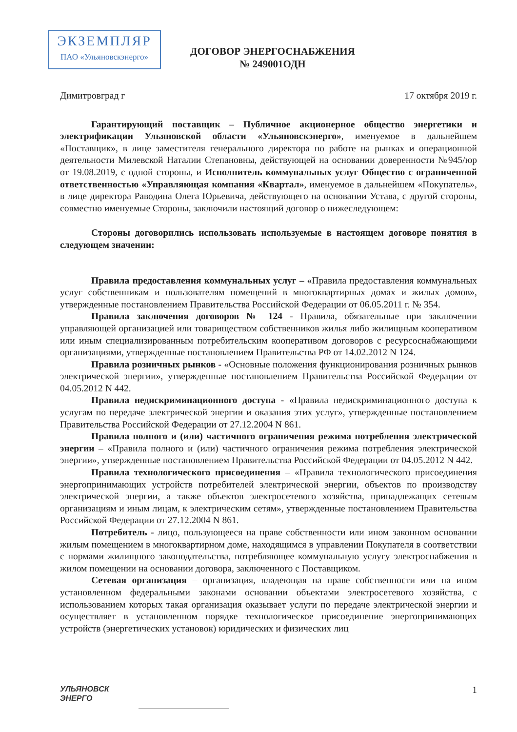ЭКЗЕМПЛЯР
ПАО «Ульяновскэнерго»
ДОГОВОР ЭНЕРГОСНАБЖЕНИЯ
№ 249001ОДН
Димитровград г 17 октября 2019 г.
Гарантирующий поставщик – Публичное акционерное общество энергетики и электрификации Ульяновской области «Ульяновскэнерго», именуемое в дальнейшем «Поставщик», в лице заместителя генерального директора по работе на рынках и операционной деятельности Милевской Наталии Степановны, действующей на основании доверенности №945/юр от 19.08.2019, с одной стороны, и Исполнитель коммунальных услуг Общество с ограниченной ответственностью «Управляющая компания «Квартал», именуемое в дальнейшем «Покупатель», в лице директора Раводина Олега Юрьевича, действующего на основании Устава, с другой стороны, совместно именуемые Стороны, заключили настоящий договор о нижеследующем:
Стороны договорились использовать используемые в настоящем договоре понятия в следующем значении:
Правила предоставления коммунальных услуг – «Правила предоставления коммунальных услуг собственникам и пользователям помещений в многоквартирных домах и жилых домов», утвержденные постановлением Правительства Российской Федерации от 06.05.2011 г. № 354.
Правила заключения договоров № 124 - Правила, обязательные при заключении управляющей организацией или товариществом собственников жилья либо жилищным кооперативом или иным специализированным потребительским кооперативом договоров с ресурсоснабжающими организациями, утвержденные постановлением Правительства РФ от 14.02.2012 N 124.
Правила розничных рынков - «Основные положения функционирования розничных рынков электрической энергии», утвержденные постановлением Правительства Российской Федерации от 04.05.2012 N 442.
Правила недискриминационного доступа - «Правила недискриминационного доступа к услугам по передаче электрической энергии и оказания этих услуг», утвержденные постановлением Правительства Российской Федерации от 27.12.2004 N 861.
Правила полного и (или) частичного ограничения режима потребления электрической энергии – «Правила полного и (или) частичного ограничения режима потребления электрической энергии», утвержденные постановлением Правительства Российской Федерации от 04.05.2012 N 442.
Правила технологического присоединения – «Правила технологического присоединения энергопринимающих устройств потребителей электрической энергии, объектов по производству электрической энергии, а также объектов электросетевого хозяйства, принадлежащих сетевым организациям и иным лицам, к электрическим сетям», утвержденные постановлением Правительства Российской Федерации от 27.12.2004 N 861.
Потребитель - лицо, пользующееся на праве собственности или ином законном основании жилым помещением в многоквартирном доме, находящимся в управлении Покупателя в соответствии с нормами жилищного законодательства, потребляющее коммунальную услугу электроснабжения в жилом помещении на основании договора, заключенного с Поставщиком.
Сетевая организация – организация, владеющая на праве собственности или на ином установленном федеральными законами основании объектами электросетевого хозяйства, с использованием которых такая организация оказывает услуги по передаче электрической энергии и осуществляет в установленном порядке технологическое присоединение энергопринимающих устройств (энергетических установок) юридических и физических лиц
УЛЬЯНОВСК
ЭНЕРГО
1